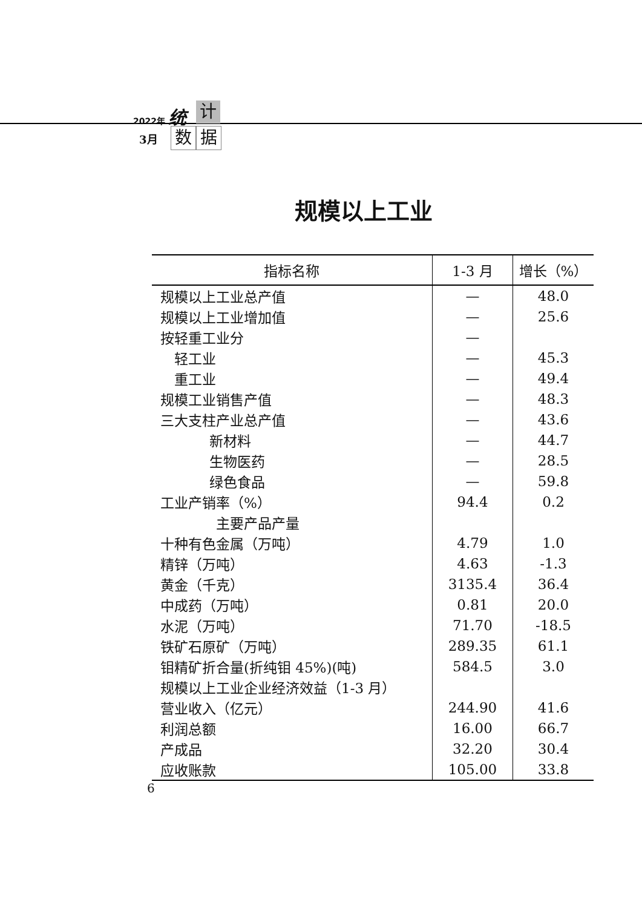2022年 统 计
3月 数 据
规模以上工业
| 指标名称 | 1-3 月 | 增长（%） |
| --- | --- | --- |
| 规模以上工业总产值 | — | 48.0 |
| 规模以上工业增加值 | — | 25.6 |
| 按轻重工业分 | — | |
| 轻工业 | — | 45.3 |
| 重工业 | — | 49.4 |
| 规模工业销售产值 | — | 48.3 |
| 三大支柱产业总产值 | — | 43.6 |
| 新材料 | — | 44.7 |
| 生物医药 | — | 28.5 |
| 绿色食品 | — | 59.8 |
| 工业产销率（%） | 94.4 | 0.2 |
| 主要产品产量 | | |
| 十种有色金属（万吨） | 4.79 | 1.0 |
| 精锌（万吨） | 4.63 | -1.3 |
| 黄金（千克） | 3135.4 | 36.4 |
| 中成药（万吨） | 0.81 | 20.0 |
| 水泥（万吨） | 71.70 | -18.5 |
| 铁矿石原矿（万吨） | 289.35 | 61.1 |
| 钼精矿折合量(折纯钼 45%)(吨) | 584.5 | 3.0 |
| 规模以上工业企业经济效益（1-3 月） | | |
| 营业收入（亿元） | 244.90 | 41.6 |
| 利润总额 | 16.00 | 66.7 |
| 产成品 | 32.20 | 30.4 |
| 应收账款 | 105.00 | 33.8 |
6